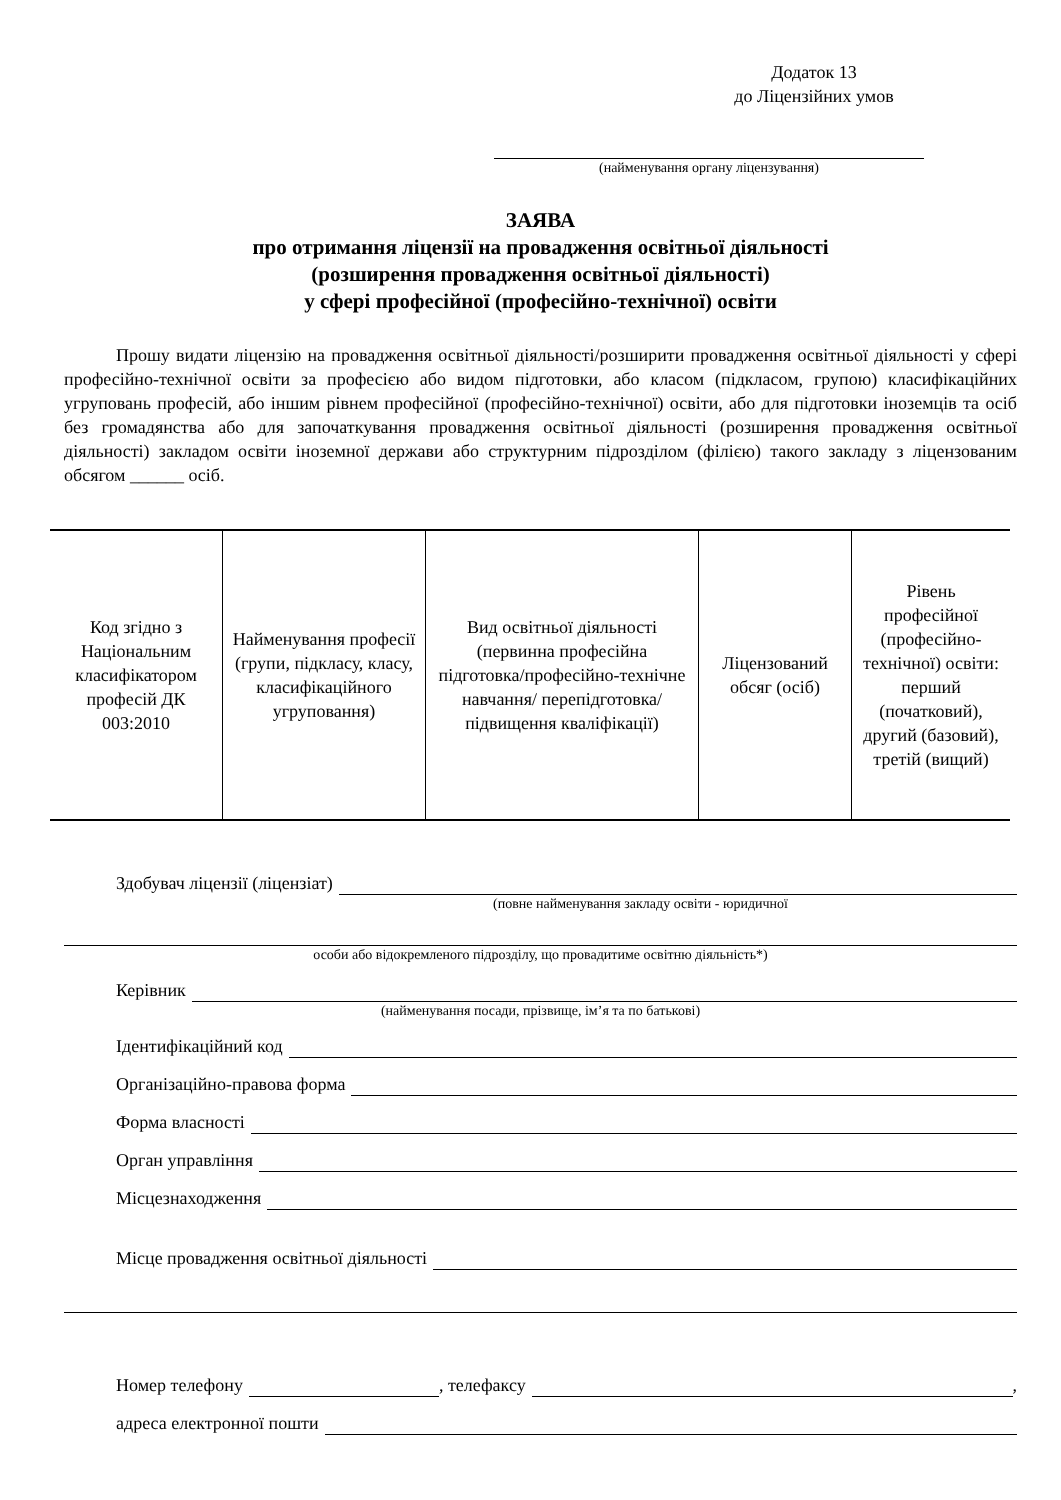Додаток 13
до Ліцензійних умов
(найменування органу ліцензування)
ЗАЯВА
про отримання ліцензії на провадження освітньої діяльності
(розширення провадження освітньої діяльності)
у сфері професійної (професійно-технічної) освіти
Прошу видати ліцензію на провадження освітньої діяльності/розширити провадження освітньої діяльності у сфері професійно-технічної освіти за професією або видом підготовки, або класом (підкласом, групою) класифікаційних угруповань професій, або іншим рівнем професійної (професійно-технічної) освіти, або для підготовки іноземців та осіб без громадянства або для започаткування провадження освітньої діяльності (розширення провадження освітньої діяльності) закладом освіти іноземної держави або структурним підрозділом (філією) такого закладу з ліцензованим обсягом ______ осіб.
| Код згідно з Національним класифікатором професій ДК 003:2010 | Найменування професії (групи, підкласу, класу, класифікаційного угруповання) | Вид освітньої діяльності (первинна професійна підготовка/професійно-технічне навчання/ перепідготовка/ підвищення кваліфікації) | Ліцензований обсяг (осіб) | Рівень професійної (професійно-технічної) освіти: перший (початковий), другий (базовий), третій (вищий) |
Здобувач ліцензії (ліцензіат)
(повне найменування закладу освіти - юридичної
особи або відокремленого підрозділу, що провадитиме освітню діяльність*)
Керівник
(найменування посади, прізвище, ім’я та по батькові)
Ідентифікаційний код
Організаційно-правова форма
Форма власності
Орган управління
Місцезнаходження
Місце провадження освітньої діяльності
Номер телефону , телефаксу ,
адреса електронної пошти